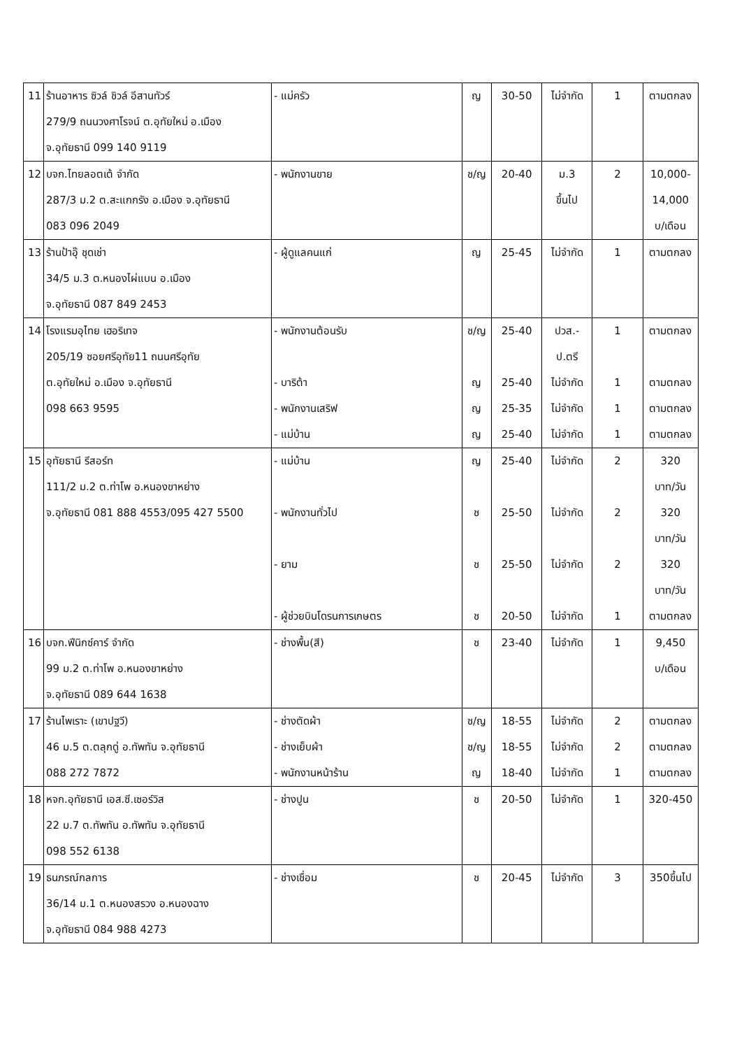| 11 | ร้านอาหาร ซิวล์ ชิวล์ อีสานทัวร์ 279/9 ถนนวงศาโรจน์ ต.อุทัยใหม่ อ.เมือง จ.อุทัยธานี 099 140 9119 | - แม่ครัว | ญ | 30-50 | ไม่จำกัด | 1 | ตามตกลง |
| 12 | บจก.ไทยลอตเต้ จำกัด 287/3 ม.2 ต.สะแกกรัง อ.เมือง จ.อุทัยธานี 083 096 2049 | - พนักงานขาย | ช/ญ | 20-40 | ม.3 ขึ้นไป | 2 | 10,000- 14,000 บ/เดือน |
| 13 | ร้านป้าอุ๊ ชุดเช่า 34/5 ม.3 ต.หนองไผ่แบน อ.เมือง จ.อุทัยธานี 087 849 2453 | - ผู้ดูแลคนแก่ | ญ | 25-45 | ไม่จำกัด | 1 | ตามตกลง |
| 14 | โรงแรมอุไทย เฮอริเทจ 205/19 ซอยศรีอุทัย11 ถนนศรีอุทัย ต.อุทัยใหม่ อ.เมือง จ.อุทัยธานี 098 663 9595 | - พนักงานต้อนรับ - บาริต้า - พนักงานเสริฟ - แม่บ้าน | ช/ญ ญ ญ ญ | 25-40 25-40 25-35 25-40 | ปวส.- ป.ตรี ไม่จำกัด ไม่จำกัด ไม่จำกัด | 1 1 1 1 | ตามตกลง ตามตกลง ตามตกลง ตามตกลง |
| 15 | อุทัยธานี รีสอร์ท 111/2 ม.2 ต.ท่าโพ อ.หนองขาหย่าง จ.อุทัยธานี 081 888 4553/095 427 5500 | - แม่บ้าน - พนักงานทั่วไป - ยาม - ผู้ช่วยบินโดรนการเกษตร | ญ ช ช ช | 25-40 25-50 25-50 20-50 | ไม่จำกัด ไม่จำกัด ไม่จำกัด ไม่จำกัด | 2 2 2 1 | 320 บาท/วัน 320 บาท/วัน 320 บาท/วัน ตามตกลง |
| 16 | บจก.ฟีนิกซ์คาร์ จำกัด 99 ม.2 ต.ท่าโพ อ.หนองขาหย่าง จ.อุทัยธานี 089 644 1638 | - ช่างพื้น(สี) | ช | 23-40 | ไม่จำกัด | 1 | 9,450 บ/เดือน |
| 17 | ร้านไพเราะ (เขาปฐวี) 46 ม.5 ต.ตลุกดู่ อ.ทัพทัน จ.อุทัยธานี 088 272 7872 | - ช่างตัดผ้า - ช่างเย็บผ้า - พนักงานหน้าร้าน | ช/ญ ช/ญ ญ | 18-55 18-55 18-40 | ไม่จำกัด ไม่จำกัด ไม่จำกัด | 2 2 1 | ตามตกลง ตามตกลง ตามตกลง |
| 18 | หจก.อุทัยธานี เอส.ซี.เซอร์วิส 22 ม.7 ต.ทัพทัน อ.ทัพทัน จ.อุทัยธานี 098 552 6138 | - ช่างปูน | ช | 20-50 | ไม่จำกัด | 1 | 320-450 |
| 19 | ธนภรณ์กลการ 36/14 ม.1 ต.หนองสรวง อ.หนองฉาง จ.อุทัยธานี 084 988 4273 | - ช่างเชื่อม | ช | 20-45 | ไม่จำกัด | 3 | 350ขึ้นไป |